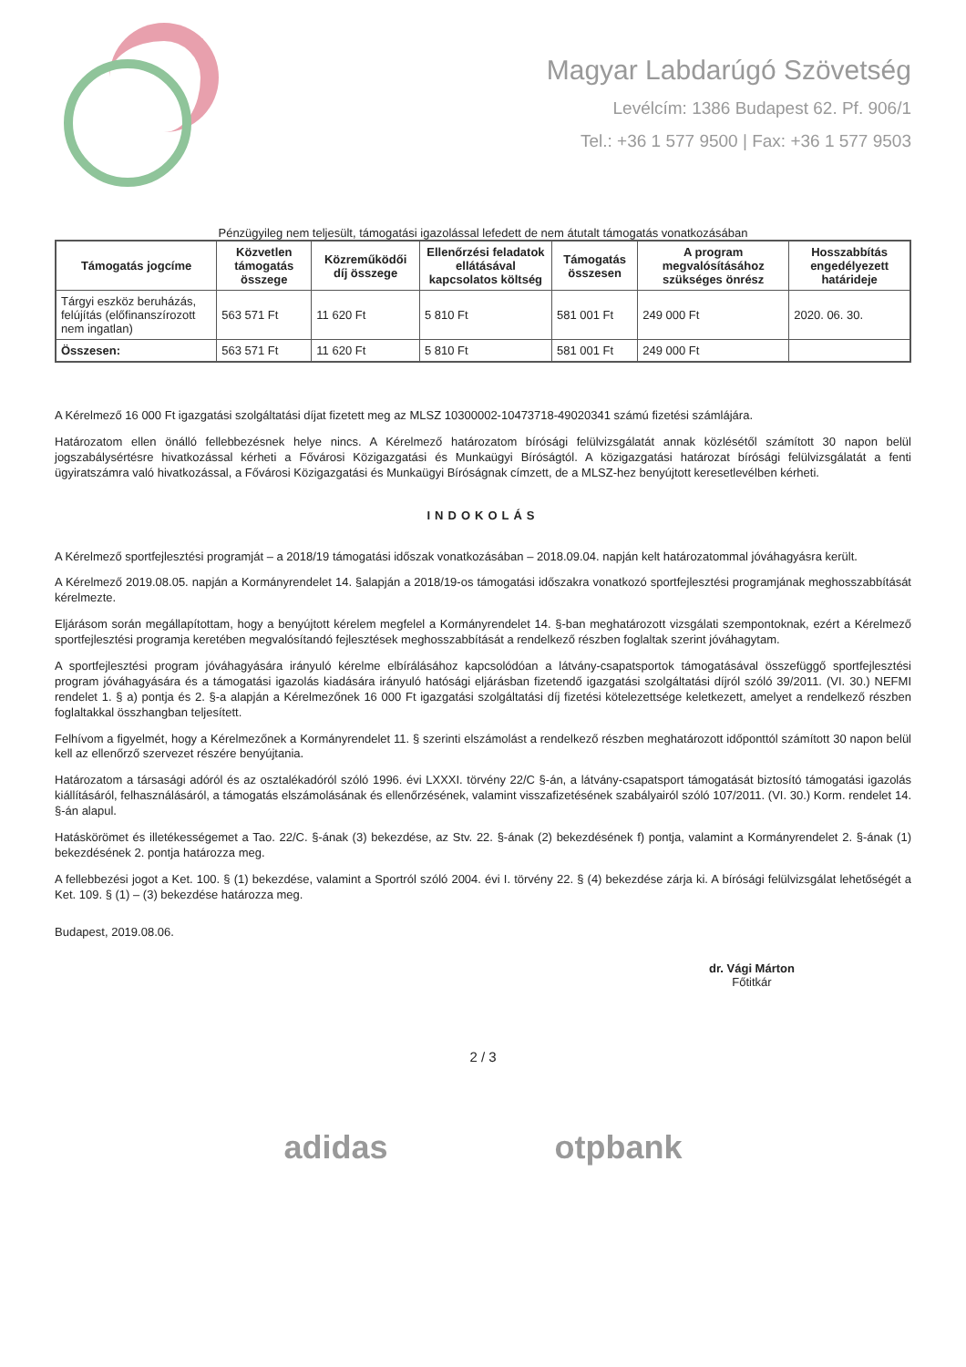Magyar Labdarúgó Szövetség
Levélcím: 1386 Budapest 62. Pf. 906/1
Tel.: +36 1 577 9500 | Fax: +36 1 577 9503
Pénzügyileg nem teljesült, támogatási igazolással lefedett de nem átutalt támogatás vonatkozásában
| Támogatás jogcíme | Közvetlen támogatás összege | Közreműködői díj összege | Ellenőrzési feladatok ellátásával kapcsolatos költség | Támogatás összesen | A program megvalósításához szükséges önrész | Hosszabbítás engedélyezett határideje |
| --- | --- | --- | --- | --- | --- | --- |
| Tárgyi eszköz beruházás, felújítás (előfinanszírozott nem ingatlan) | 563 571 Ft | 11 620 Ft | 5 810 Ft | 581 001 Ft | 249 000 Ft | 2020. 06. 30. |
| Összesen: | 563 571 Ft | 11 620 Ft | 5 810 Ft | 581 001 Ft | 249 000 Ft | |
A Kérelmező 16 000 Ft igazgatási szolgáltatási díjat fizetett meg az MLSZ 10300002-10473718-49020341 számú fizetési számlájára.
Határozatom ellen önálló fellebbezésnek helye nincs. A Kérelmező határozatom bírósági felülvizsgálatát annak közlésétől számított 30 napon belül jogszabálysértésre hivatkozással kérheti a Fővárosi Közigazgatási és Munkaügyi Bíróságtól. A közigazgatási határozat bírósági felülvizsgálatát a fenti ügyiratszámra való hivatkozással, a Fővárosi Közigazgatási és Munkaügyi Bíróságnak címzett, de a MLSZ-hez benyújtott keresetlevélben kérheti.
INDOKOLÁS
A Kérelmező sportfejlesztési programját – a 2018/19 támogatási időszak vonatkozásában – 2018.09.04. napján kelt határozatommal jóváhagyásra került.
A Kérelmező 2019.08.05. napján a Kormányrendelet 14. §alapján a 2018/19-os támogatási időszakra vonatkozó sportfejlesztési programjának meghosszabbítását kérelmezte.
Eljárásom során megállapítottam, hogy a benyújtott kérelem megfelel a Kormányrendelet 14. §-ban meghatározott vizsgálati szempontoknak, ezért a Kérelmező sportfejlesztési programja keretében megvalósítandó fejlesztések meghosszabbítását a rendelkező részben foglaltak szerint jóváhagytam.
A sportfejlesztési program jóváhagyására irányuló kérelme elbírálásához kapcsolódóan a látvány-csapatsportok támogatásával összefüggő sportfejlesztési program jóváhagyására és a támogatási igazolás kiadására irányuló hatósági eljárásban fizetendő igazgatási szolgáltatási díjról szóló 39/2011. (VI. 30.) NEFMI rendelet 1. § a) pontja és 2. §-a alapján a Kérelmezőnek 16 000 Ft igazgatási szolgáltatási díj fizetési kötelezettsége keletkezett, amelyet a rendelkező részben foglaltakkal összhangban teljesített.
Felhívom a figyelmét, hogy a Kérelmezőnek a Kormányrendelet 11. § szerinti elszámolást a rendelkező részben meghatározott időponttól számított 30 napon belül kell az ellenőrző szervezet részére benyújtania.
Határozatom a társasági adóról és az osztalékadóról szóló 1996. évi LXXXI. törvény 22/C §-án, a látvány-csapatsport támogatását biztosító támogatási igazolás kiállításáról, felhasználásáról, a támogatás elszámolásának és ellenőrzésének, valamint visszafizetésének szabályairól szóló 107/2011. (VI. 30.) Korm. rendelet 14. §-án alapul.
Hatáskörömet és illetékességemet a Tao. 22/C. §-ának (3) bekezdése, az Stv. 22. §-ának (2) bekezdésének f) pontja, valamint a Kormányrendelet 2. §-ának (1) bekezdésének 2. pontja határozza meg.
A fellebbezési jogot a Ket. 100. § (1) bekezdése, valamint a Sportról szóló 2004. évi I. törvény 22. § (4) bekezdése zárja ki. A bírósági felülvizsgálat lehetőségét a Ket. 109. § (1) – (3) bekezdése határozza meg.
Budapest, 2019.08.06.
dr. Vági Márton
Főtitkár
2 / 3
adidas otpbank